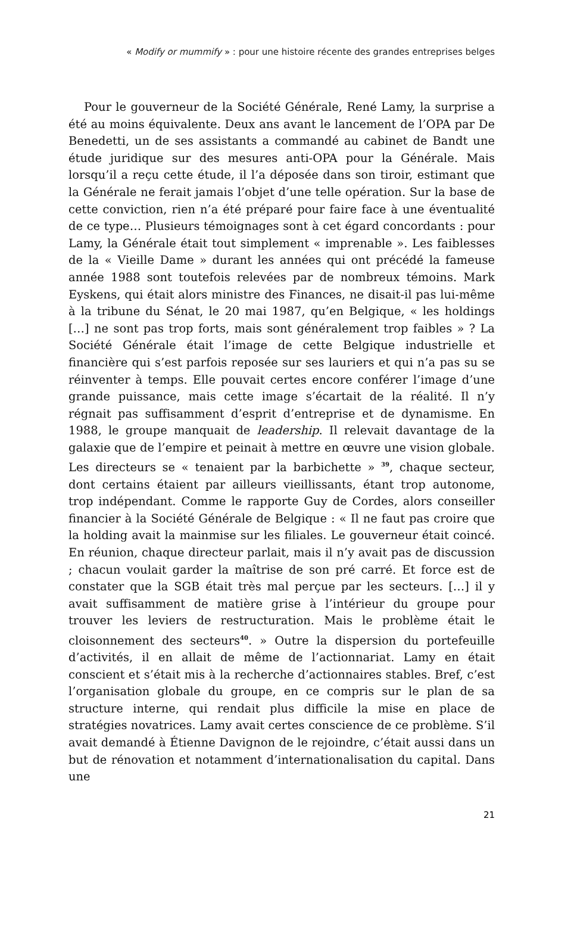« Modify or mummify » : pour une histoire récente des grandes entreprises belges
Pour le gouverneur de la Société Générale, René Lamy, la surprise a été au moins équivalente. Deux ans avant le lancement de l’OPA par De Benedetti, un de ses assistants a commandé au cabinet de Bandt une étude juridique sur des mesures anti-OPA pour la Générale. Mais lorsqu’il a reçu cette étude, il l’a déposée dans son tiroir, estimant que la Générale ne ferait jamais l’objet d’une telle opération. Sur la base de cette conviction, rien n’a été préparé pour faire face à une éventualité de ce type… Plusieurs témoignages sont à cet égard concordants : pour Lamy, la Générale était tout simplement « imprenable ». Les faiblesses de la « Vieille Dame » durant les années qui ont précédé la fameuse année 1988 sont toutefois relevées par de nombreux témoins. Mark Eyskens, qui était alors ministre des Finances, ne disait-il pas lui-même à la tribune du Sénat, le 20 mai 1987, qu’en Belgique, « les holdings […] ne sont pas trop forts, mais sont généralement trop faibles » ? La Société Générale était l’image de cette Belgique industrielle et financière qui s’est parfois reposée sur ses lauriers et qui n’a pas su se réinventer à temps. Elle pouvait certes encore conférer l’image d’une grande puissance, mais cette image s’écartait de la réalité. Il n’y régnait pas suffisamment d’esprit d’entreprise et de dynamisme. En 1988, le groupe manquait de leadership. Il relevait davantage de la galaxie que de l’empire et peinait à mettre en œuvre une vision globale. Les directeurs se « tenaient par la barbichette » <sup>39</sup>, chaque secteur, dont certains étaient par ailleurs vieillissants, étant trop autonome, trop indépendant. Comme le rapporte Guy de Cordes, alors conseiller financier à la Société Générale de Belgique : « Il ne faut pas croire que la holding avait la mainmise sur les filiales. Le gouverneur était coincé. En réunion, chaque directeur parlait, mais il n’y avait pas de discussion ; chacun voulait garder la maîtrise de son pré carré. Et force est de constater que la SGB était très mal perçue par les secteurs. […] il y avait suffisamment de matière grise à l’intérieur du groupe pour trouver les leviers de restructuration. Mais le problème était le cloisonnement des secteurs<sup>40</sup>. » Outre la dispersion du portefeuille d’activités, il en allait de même de l’actionnariat. Lamy en était conscient et s’était mis à la recherche d’actionnaires stables. Bref, c’est l’organisation globale du groupe, en ce compris sur le plan de sa structure interne, qui rendait plus difficile la mise en place de stratégies novatrices. Lamy avait certes conscience de ce problème. S’il avait demandé à Étienne Davignon de le rejoindre, c’était aussi dans un but de rénovation et notamment d’internationalisation du capital. Dans une
21